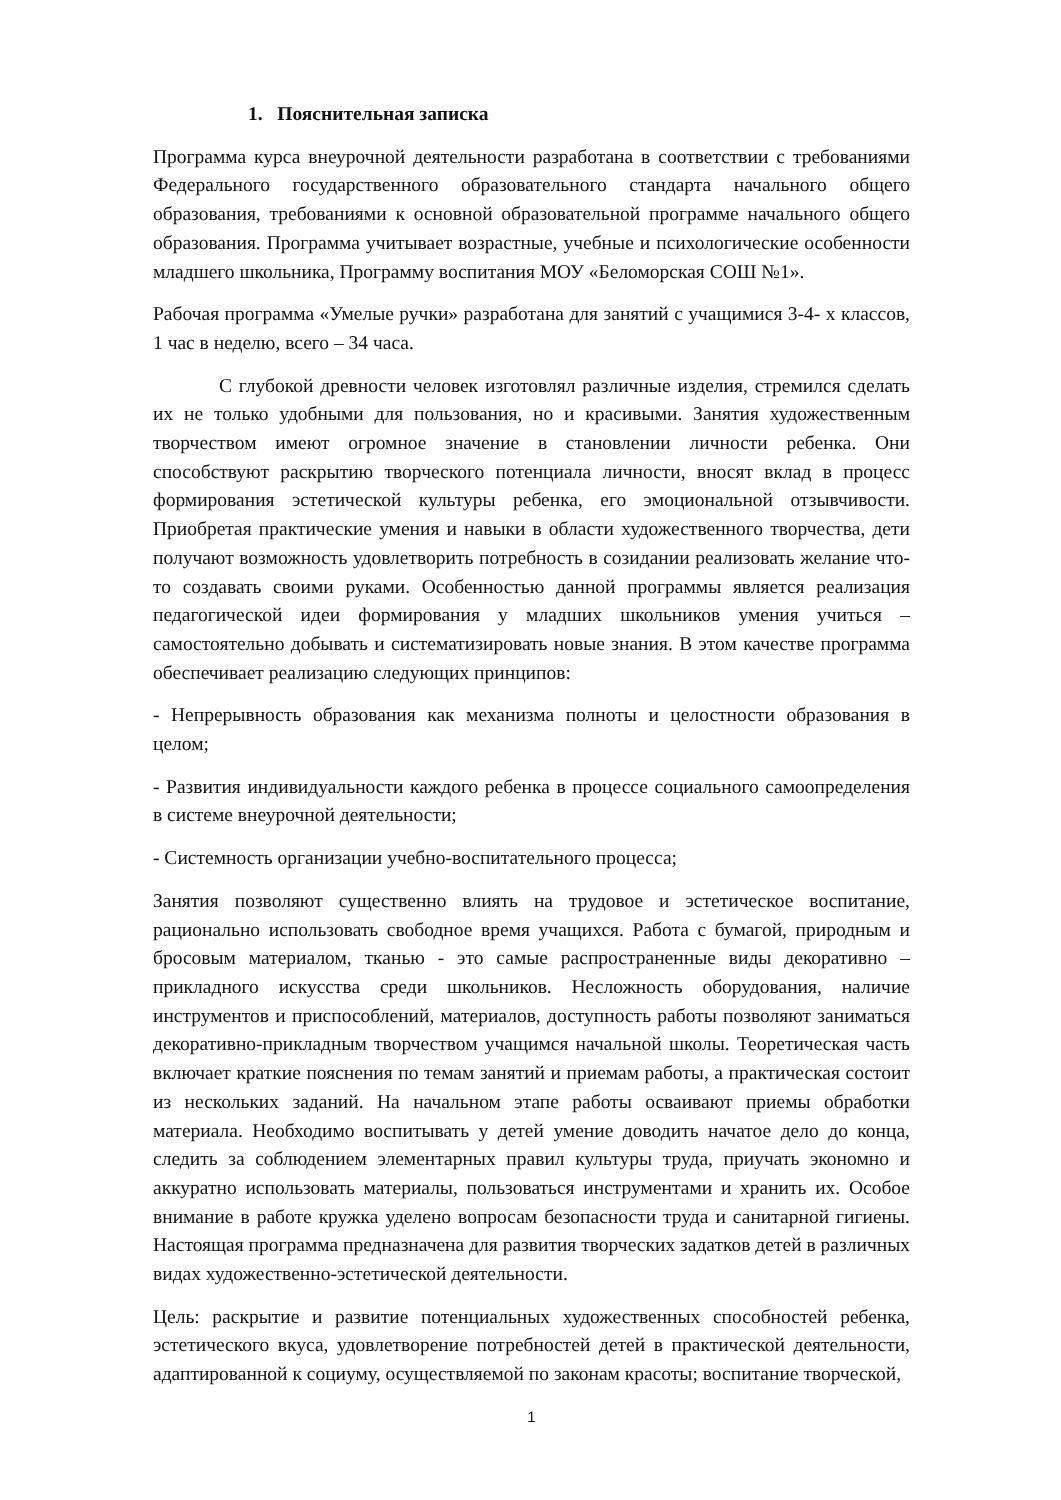1. Пояснительная записка
Программа курса внеурочной деятельности разработана в соответствии с требованиями Федерального государственного образовательного стандарта начального общего образования, требованиями к основной образовательной программе начального общего образования. Программа учитывает возрастные, учебные и психологические особенности младшего школьника, Программу воспитания МОУ «Беломорская СОШ №1».
Рабочая программа «Умелые ручки» разработана для занятий с учащимися 3-4- х классов, 1 час в неделю, всего – 34 часа.
С глубокой древности человек изготовлял различные изделия, стремился сделать их не только удобными для пользования, но и красивыми. Занятия художественным творчеством имеют огромное значение в становлении личности ребенка. Они способствуют раскрытию творческого потенциала личности, вносят вклад в процесс формирования эстетической культуры ребенка, его эмоциональной отзывчивости. Приобретая практические умения и навыки в области художественного творчества, дети получают возможность удовлетворить потребность в созидании реализовать желание что-то создавать своими руками. Особенностью данной программы является реализация педагогической идеи формирования у младших школьников умения учиться – самостоятельно добывать и систематизировать новые знания. В этом качестве программа обеспечивает реализацию следующих принципов:
- Непрерывность образования как механизма полноты и целостности образования в целом;
- Развития индивидуальности каждого ребенка в процессе социального самоопределения в системе внеурочной деятельности;
- Системность организации учебно-воспитательного процесса;
Занятия позволяют существенно влиять на трудовое и эстетическое воспитание, рационально использовать свободное время учащихся. Работа с бумагой, природным и бросовым материалом, тканью - это самые распространенные виды декоративно – прикладного искусства среди школьников. Несложность оборудования, наличие инструментов и приспособлений, материалов, доступность работы позволяют заниматься декоративно-прикладным творчеством учащимся начальной школы. Теоретическая часть включает краткие пояснения по темам занятий и приемам работы, а практическая состоит из нескольких заданий. На начальном этапе работы осваивают приемы обработки материала. Необходимо воспитывать у детей умение доводить начатое дело до конца, следить за соблюдением элементарных правил культуры труда, приучать экономно и аккуратно использовать материалы, пользоваться инструментами и хранить их. Особое внимание в работе кружка уделено вопросам безопасности труда и санитарной гигиены. Настоящая программа предназначена для развития творческих задатков детей в различных видах художественно-эстетической деятельности.
Цель: раскрытие и развитие потенциальных художественных способностей ребенка, эстетического вкуса, удовлетворение потребностей детей в практической деятельности, адаптированной к социуму, осуществляемой по законам красоты; воспитание творческой,
1